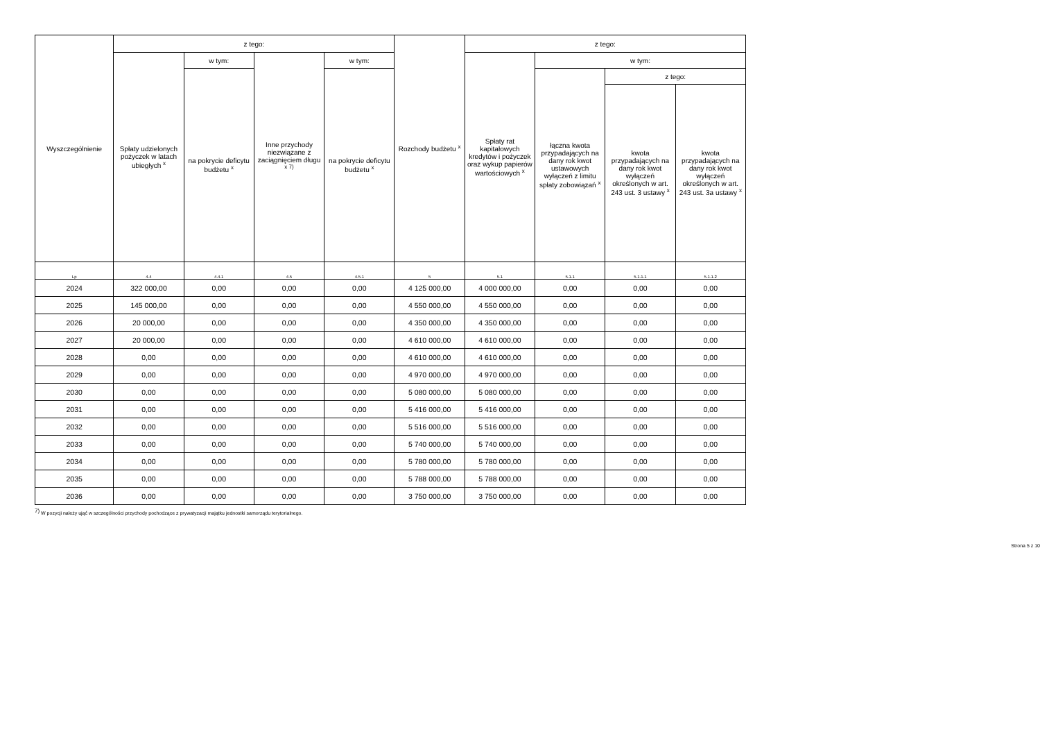| Wyszczególnienie | z tego: | | | | Rozchody budżetu <sup>x</sup> | z tego: | | | |
| --- | --- | --- | --- | --- | --- | --- | --- | --- | --- |
| | Spłaty udzielonych pożyczek w latach ubiegłych <sup>x</sup> | w tym: | Inne przychody niezwiązane z zaciągnięciem długu <sup>x 7)</sup> | w tym: | | Spłaty rat kapitałowych kredytów i pożyczek oraz wykup papierów wartościowych <sup>x</sup> | w tym: | | |
| | | na pokrycie deficytu budżetu <sup>x</sup> | | na pokrycie deficytu budżetu <sup>x</sup> | | | łączna kwota przypadających na dany rok kwot ustawowych wyłączeń z limitu spłaty zobowiązań <sup>x</sup> | z tego: | |
| | | | | | | | | kwota przypadających na dany rok kwot wyłączeń określonych w art. 243 ust. 3 ustawy <sup>x</sup> | kwota przypadających na dany rok kwot wyłączeń określonych w art. 243 ust. 3a ustawy <sup>x</sup> |
| Lp | 4.4 | 4.4.1 | 4.5 | 4.5.1 | 5 | 5.1 | 5.1.1 | 5.1.1.1 | 5.1.1.2 |
| 2024 | 322 000,00 | 0,00 | 0,00 | 0,00 | 4 125 000,00 | 4 000 000,00 | 0,00 | 0,00 | 0,00 |
| 2025 | 145 000,00 | 0,00 | 0,00 | 0,00 | 4 550 000,00 | 4 550 000,00 | 0,00 | 0,00 | 0,00 |
| 2026 | 20 000,00 | 0,00 | 0,00 | 0,00 | 4 350 000,00 | 4 350 000,00 | 0,00 | 0,00 | 0,00 |
| 2027 | 20 000,00 | 0,00 | 0,00 | 0,00 | 4 610 000,00 | 4 610 000,00 | 0,00 | 0,00 | 0,00 |
| 2028 | 0,00 | 0,00 | 0,00 | 0,00 | 4 610 000,00 | 4 610 000,00 | 0,00 | 0,00 | 0,00 |
| 2029 | 0,00 | 0,00 | 0,00 | 0,00 | 4 970 000,00 | 4 970 000,00 | 0,00 | 0,00 | 0,00 |
| 2030 | 0,00 | 0,00 | 0,00 | 0,00 | 5 080 000,00 | 5 080 000,00 | 0,00 | 0,00 | 0,00 |
| 2031 | 0,00 | 0,00 | 0,00 | 0,00 | 5 416 000,00 | 5 416 000,00 | 0,00 | 0,00 | 0,00 |
| 2032 | 0,00 | 0,00 | 0,00 | 0,00 | 5 516 000,00 | 5 516 000,00 | 0,00 | 0,00 | 0,00 |
| 2033 | 0,00 | 0,00 | 0,00 | 0,00 | 5 740 000,00 | 5 740 000,00 | 0,00 | 0,00 | 0,00 |
| 2034 | 0,00 | 0,00 | 0,00 | 0,00 | 5 780 000,00 | 5 780 000,00 | 0,00 | 0,00 | 0,00 |
| 2035 | 0,00 | 0,00 | 0,00 | 0,00 | 5 788 000,00 | 5 788 000,00 | 0,00 | 0,00 | 0,00 |
| 2036 | 0,00 | 0,00 | 0,00 | 0,00 | 3 750 000,00 | 3 750 000,00 | 0,00 | 0,00 | 0,00 |
<sup>7)</sup> W pozycji należy ująć w szczególności przychody pochodzące z prywatyzacji majątku jednostki samorządu terytorialnego.
Strona 5 z 10